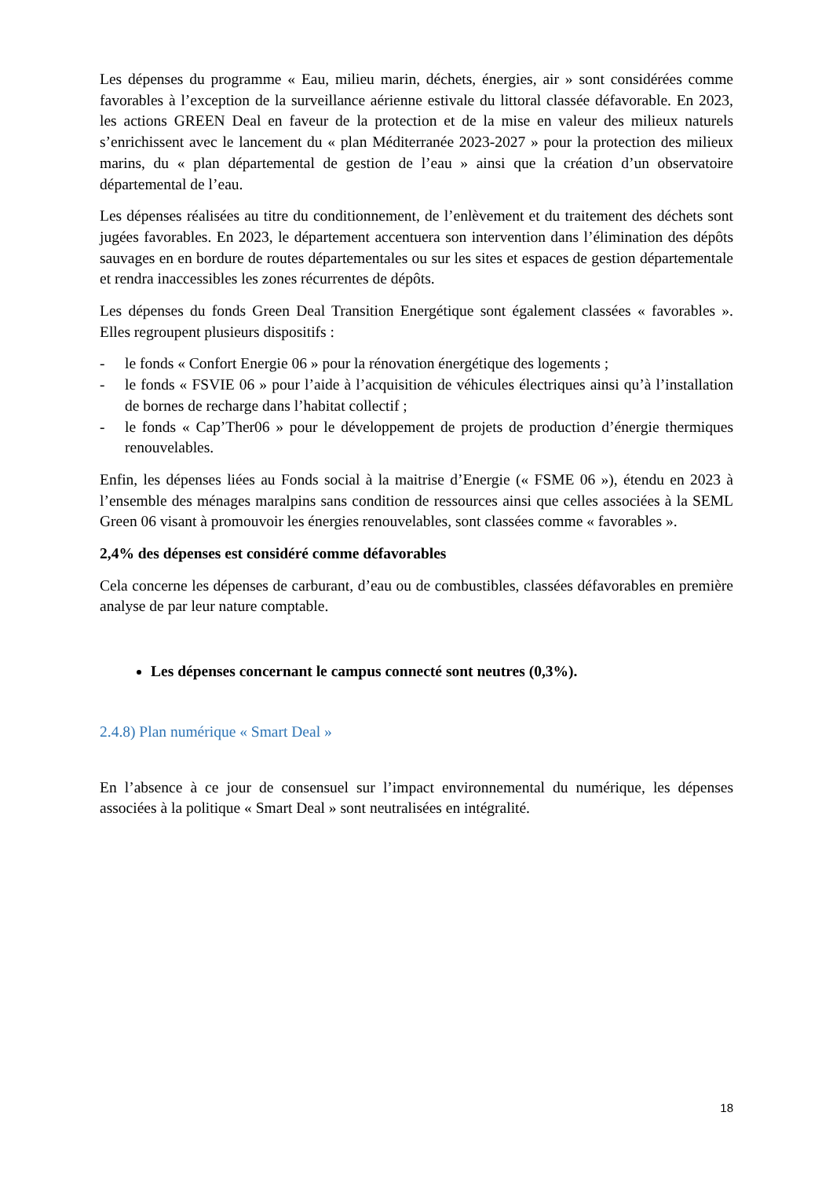Les dépenses du programme « Eau, milieu marin, déchets, énergies, air » sont considérées comme favorables à l’exception de la surveillance aérienne estivale du littoral classée défavorable. En 2023, les actions GREEN Deal en faveur de la protection et de la mise en valeur des milieux naturels s’enrichissent avec le lancement du « plan Méditerranée 2023-2027 » pour la protection des milieux marins, du « plan départemental de gestion de l’eau » ainsi que la création d’un observatoire départemental de l’eau.
Les dépenses réalisées au titre du conditionnement, de l’enlèvement et du traitement des déchets sont jugées favorables. En 2023, le département accentuera son intervention dans l’élimination des dépôts sauvages en en bordure de routes départementales ou sur les sites et espaces de gestion départementale et rendra inaccessibles les zones récurrentes de dépôts.
Les dépenses du fonds Green Deal Transition Energétique sont également classées « favorables ». Elles regroupent plusieurs dispositifs :
- le fonds « Confort Energie 06 » pour la rénovation énergétique des logements ;
- le fonds « FSVIE 06 » pour l’aide à l’acquisition de véhicules électriques ainsi qu’à l’installation de bornes de recharge dans l’habitat collectif ;
- le fonds « Cap’Ther06 » pour le développement de projets de production d’énergie thermiques renouvelables.
Enfin, les dépenses liées au Fonds social à la maitrise d’Energie (« FSME 06 »), étendu en 2023 à l’ensemble des ménages maralpins sans condition de ressources ainsi que celles associées à la SEML Green 06 visant à promouvoir les énergies renouvelables, sont classées comme « favorables ».
2,4% des dépenses est considéré comme défavorables
Cela concerne les dépenses de carburant, d’eau ou de combustibles, classées défavorables en première analyse de par leur nature comptable.
Les dépenses concernant le campus connecté sont neutres (0,3%).
2.4.8) Plan numérique « Smart Deal »
En l’absence à ce jour de consensuel sur l’impact environnemental du numérique, les dépenses associées à la politique « Smart Deal » sont neutralisées en intégralité.
18